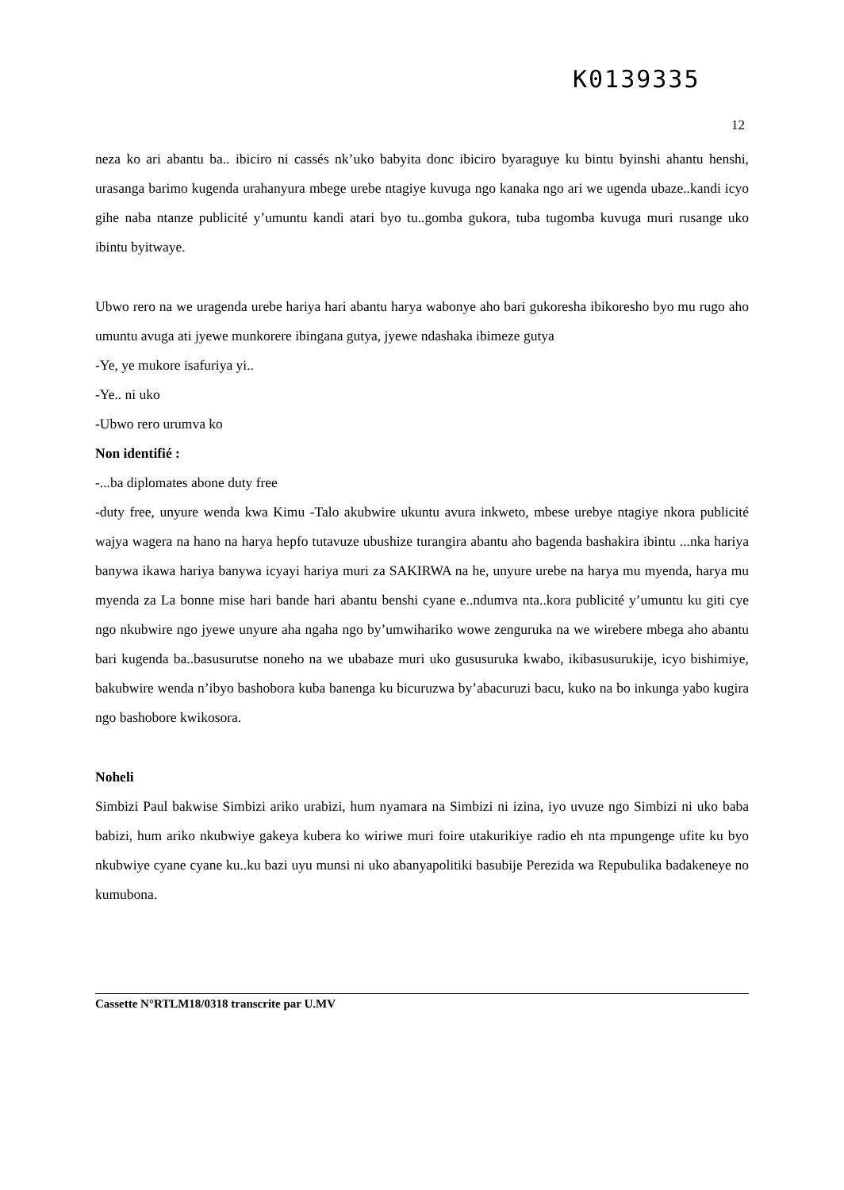K0139335
12
neza ko ari abantu ba.. ibiciro ni cassés nk’uko babyita donc ibiciro byaraguye ku bintu byinshi ahantu henshi, urasanga barimo kugenda urahanyura mbege urebe ntagiye kuvuga ngo kanaka ngo ari we ugenda ubaze..kandi icyo gihe naba ntanze publicité y’umuntu kandi atari byo tu..gomba gukora, tuba tugomba kuvuga muri rusange uko ibintu byitwaye.
Ubwo rero na we uragenda urebe hariya hari abantu harya wabonye aho bari gukoresha ibikoresho byo mu rugo aho umuntu avuga ati jyewe munkorere ibingana gutya, jyewe ndashaka ibimeze gutya
-Ye, ye mukore isafuriya yi..
-Ye.. ni uko
-Ubwo rero urumva ko
Non identifié :
-...ba diplomates abone duty free
-duty free, unyure wenda kwa Kimu -Talo akubwire ukuntu avura inkweto, mbese urebye ntagiye nkora publicité wajya wagera na hano na harya hepfo tutavuze ubushize turangira abantu aho bagenda bashakira ibintu ...nka hariya banywa ikawa hariya banywa icyayi hariya muri za SAKIRWA na he, unyure urebe na harya mu myenda, harya mu myenda za La bonne mise hari bande hari abantu benshi cyane e..ndumva nta..kora publicité y’umuntu ku giti cye ngo nkubwire ngo jyewe unyure aha ngaha ngo by’umwihariko wowe zenguruka na we wirebere mbega aho abantu bari kugenda ba..basusurutse noneho na we ubabaze muri uko gususuruka kwabo, ikibasusurukije, icyo bishimiye, bakubwire wenda n’ibyo bashobora kuba banenga ku bicuruzwa by’abacuruzi bacu, kuko na bo inkunga yabo kugira ngo bashobore kwikosora.
Noheli
Simbizi Paul bakwise Simbizi ariko urabizi, hum nyamara na Simbizi ni izina, iyo uvuze ngo Simbizi ni uko baba babizi, hum ariko nkubwiye gakeya kubera ko wiriwe muri foire utakurikiye radio eh nta mpungenge ufite ku byo nkubwiye cyane cyane ku..ku bazi uyu munsi ni uko abanyapolitiki basubije Perezida wa Repubulika badakeneye no kumubona.
Cassette N°RTLM18/0318 transcrite par U.MV